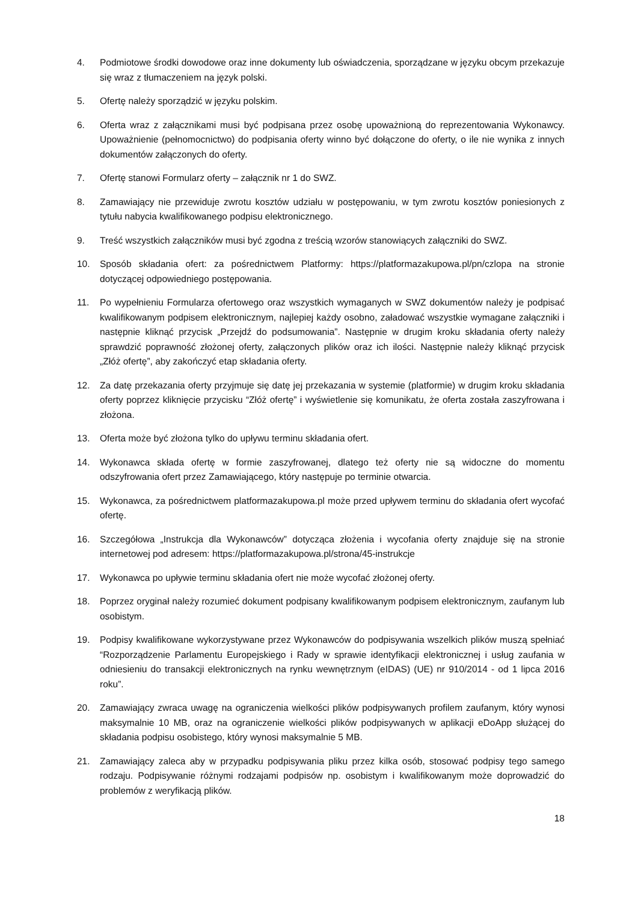4. Podmiotowe środki dowodowe oraz inne dokumenty lub oświadczenia, sporządzane w języku obcym przekazuje się wraz z tłumaczeniem na język polski.
5. Ofertę należy sporządzić w języku polskim.
6. Oferta wraz z załącznikami musi być podpisana przez osobę upoważnioną do reprezentowania Wykonawcy. Upoważnienie (pełnomocnictwo) do podpisania oferty winno być dołączone do oferty, o ile nie wynika z innych dokumentów załączonych do oferty.
7. Ofertę stanowi Formularz oferty – załącznik nr 1 do SWZ.
8. Zamawiający nie przewiduje zwrotu kosztów udziału w postępowaniu, w tym zwrotu kosztów poniesionych z tytułu nabycia kwalifikowanego podpisu elektronicznego.
9. Treść wszystkich załączników musi być zgodna z treścią wzorów stanowiących załączniki do SWZ.
10. Sposób składania ofert: za pośrednictwem Platformy: https://platformazakupowa.pl/pn/czlopa na stronie dotyczącej odpowiedniego postępowania.
11. Po wypełnieniu Formularza ofertowego oraz wszystkich wymaganych w SWZ dokumentów należy je podpisać kwalifikowanym podpisem elektronicznym, najlepiej każdy osobno, załadować wszystkie wymagane załączniki i następnie kliknąć przycisk „Przejdź do podsumowania”. Następnie w drugim kroku składania oferty należy sprawdzić poprawność złożonej oferty, załączonych plików oraz ich ilości. Następnie należy kliknąć przycisk „Złóż ofertę”, aby zakończyć etap składania oferty.
12. Za datę przekazania oferty przyjmuje się datę jej przekazania w systemie (platformie) w drugim kroku składania oferty poprzez kliknięcie przycisku “Złóż ofertę” i wyświetlenie się komunikatu, że oferta została zaszyfrowana i złożona.
13. Oferta może być złożona tylko do upływu terminu składania ofert.
14. Wykonawca składa ofertę w formie zaszyfrowanej, dlatego też oferty nie są widoczne do momentu odszyfrowania ofert przez Zamawiającego, który następuje po terminie otwarcia.
15. Wykonawca, za pośrednictwem platformazakupowa.pl może przed upływem terminu do składania ofert wycofać ofertę.
16. Szczegółowa „Instrukcja dla Wykonawców” dotycząca złożenia i wycofania oferty znajduje się na stronie internetowej pod adresem: https://platformazakupowa.pl/strona/45-instrukcje
17. Wykonawca po upływie terminu składania ofert nie może wycofać złożonej oferty.
18. Poprzez oryginał należy rozumieć dokument podpisany kwalifikowanym podpisem elektronicznym, zaufanym lub osobistym.
19. Podpisy kwalifikowane wykorzystywane przez Wykonawców do podpisywania wszelkich plików muszą spełniać “Rozporządzenie Parlamentu Europejskiego i Rady w sprawie identyfikacji elektronicznej i usług zaufania w odniesieniu do transakcji elektronicznych na rynku wewnętrznym (eIDAS) (UE) nr 910/2014 - od 1 lipca 2016 roku”.
20. Zamawiający zwraca uwagę na ograniczenia wielkości plików podpisywanych profilem zaufanym, który wynosi maksymalnie 10 MB, oraz na ograniczenie wielkości plików podpisywanych w aplikacji eDoApp służącej do składania podpisu osobistego, który wynosi maksymalnie 5 MB.
21. Zamawiający zaleca aby w przypadku podpisywania pliku przez kilka osób, stosować podpisy tego samego rodzaju. Podpisywanie różnymi rodzajami podpisów np. osobistym i kwalifikowanym może doprowadzić do problemów z weryfikacją plików.
18